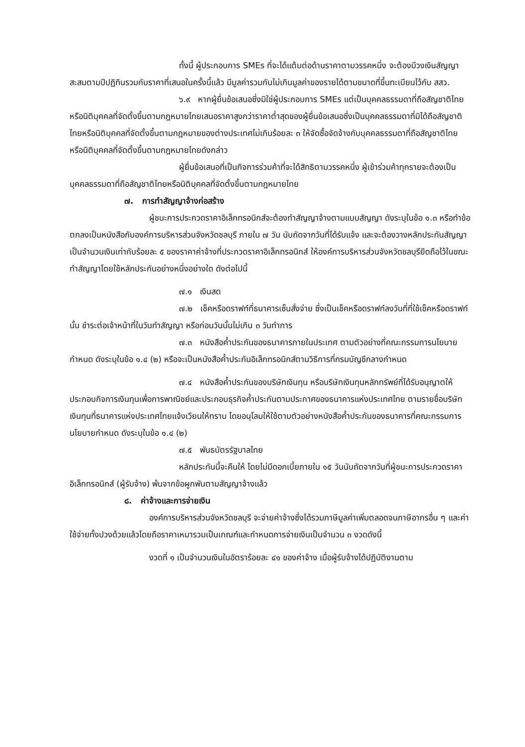ทั้งนี้ ผู้ประกอบการ SMEs ที่จะได้แต้มต่อด้านราคาตามวรรคหนึ่ง จะต้องมีวงเงินสัญญาสะสมตามปีปฏิทินรวมกับราคาที่เสนอในครั้งนี้แล้ว มีมูลค่ารวมกันไม่เกินมูลค่าของรายได้ตามขนาดที่ขึ้นทะเบียนไว้กับ สสว.
๖.๙ หากผู้ยื่นข้อเสนอซึ่งมิใช่ผู้ประกอบการ SMEs แต่เป็นบุคคลธรรมดาที่ถือสัญชาติไทยหรือนิติบุคคลที่จัดตั้งขึ้นตามกฎหมายไทยเสนอราคาสูงกว่าราคาต่ำสุดของผู้ยื่นข้อเสนอซึ่งเป็นบุคคลธรรมดาที่มิได้ถือสัญชาติไทยหรือนิติบุคคลที่จัดตั้งขึ้นตามกฎหมายของต่างประเทศไม่เกินร้อยละ ๓ ให้จัดซื้อจัดจ้างกับบุคคลธรรมดาที่ถือสัญชาติไทยหรือนิติบุคคลที่จัดตั้งขึ้นตามกฎหมายไทยดังกล่าว
ผู้ยื่นข้อเสนอที่เป็นกิจการร่วมค้าที่จะได้สิทธิตามวรรคหนึ่ง ผู้เข้าร่วมค้าทุกรายจะต้องเป็นบุคคลธรรมดาที่ถือสัญชาติไทยหรือนิติบุคคลที่จัดตั้งขึ้นตามกฎหมายไทย
๗. การทำสัญญาจ้างก่อสร้าง
ผู้ชนะการประกวดราคาอิเล็กทรอนิกส์จะต้องทำสัญญาจ้างตามแบบสัญญา ดังระบุในข้อ ๑.๓ หรือทำข้อตกลงเป็นหนังสือกับองค์การบริหารส่วนจังหวัดชลบุรี ภายใน ๗ วัน นับถัดจากวันที่ได้รับแจ้ง และจะต้องวางหลักประกันสัญญาเป็นจำนวนเงินเท่ากับร้อยละ ๕ ของราคาค่าจ้างที่ประกวดราคาอิเล็กทรอนิกส์ ให้องค์การบริหารส่วนจังหวัดชลบุรียึดถือไว้ในขณะทำสัญญาโดยใช้หลักประกันอย่างหนึ่งอย่างใด ดังต่อไปนี้
๗.๑ เงินสด
๗.๒ เช็คหรือดราฟท์ที่ธนาคารเซ็นสั่งจ่าย ซึ่งเป็นเช็คหรือดราฟท์ลงวันที่ที่ใช้เช็คหรือดราฟท์นั้น ชำระต่อเจ้าหน้าที่ในวันทำสัญญา หรือก่อนวันนั้นไม่เกิน ๓ วันทำการ
๗.๓ หนังสือค้ำประกันของธนาคารภายในประเทศ ตามตัวอย่างที่คณะกรรมการนโยบายกำหนด ดังระบุในข้อ ๑.๔ (๒) หรือจะเป็นหนังสือค้ำประกันอิเล็กทรอนิกส์ตามวิธีการที่กรมบัญชีกลางกำหนด
๗.๔ หนังสือค้ำประกันของบริษัทเงินทุน หรือบริษัทเงินทุนหลักทรัพย์ที่ได้รับอนุญาตให้ประกอบกิจการเงินทุนเพื่อการพาณิชย์และประกอบธุรกิจค้ำประกันตามประกาศของธนาคารแห่งประเทศไทย ตามรายชื่อบริษัทเงินทุนที่ธนาคารแห่งประเทศไทยแจ้งเวียนให้ทราบ โดยอนุโลมให้ใช้ตามตัวอย่างหนังสือค้ำประกันของธนาคารที่คณะกรรมการนโยบายกำหนด ดังระบุในข้อ ๑.๔ (๒)
๗.๕ พันธบัตรรัฐบาลไทย
หลักประกันนี้จะคืนให้ โดยไม่มีดอกเบี้ยภายใน ๑๕ วันนับถัดจากวันที่ผู้ชนะการประกวดราคาอิเล็กทรอนิกส์ (ผู้รับจ้าง) พ้นจากข้อผูกพันตามสัญญาจ้างแล้ว
๘. ค่าจ้างและการจ่ายเงิน
องค์การบริหารส่วนจังหวัดชลบุรี จะจ่ายค่าจ้างซึ่งได้รวมภาษีมูลค่าเพิ่มตลอดจนภาษีอากรอื่น ๆ และค่าใช้จ่ายทั้งปวงด้วยแล้วโดยถือราคาเหมารวมเป็นเกณฑ์และกำหนดการจ่ายเงินเป็นจำนวน ๓ งวดดังนี้
งวดที่ ๑ เป็นจำนวนเงินในอัตราร้อยละ ๔๑ ของค่าจ้าง เมื่อผู้รับจ้างได้ปฏิบัติงานตาม